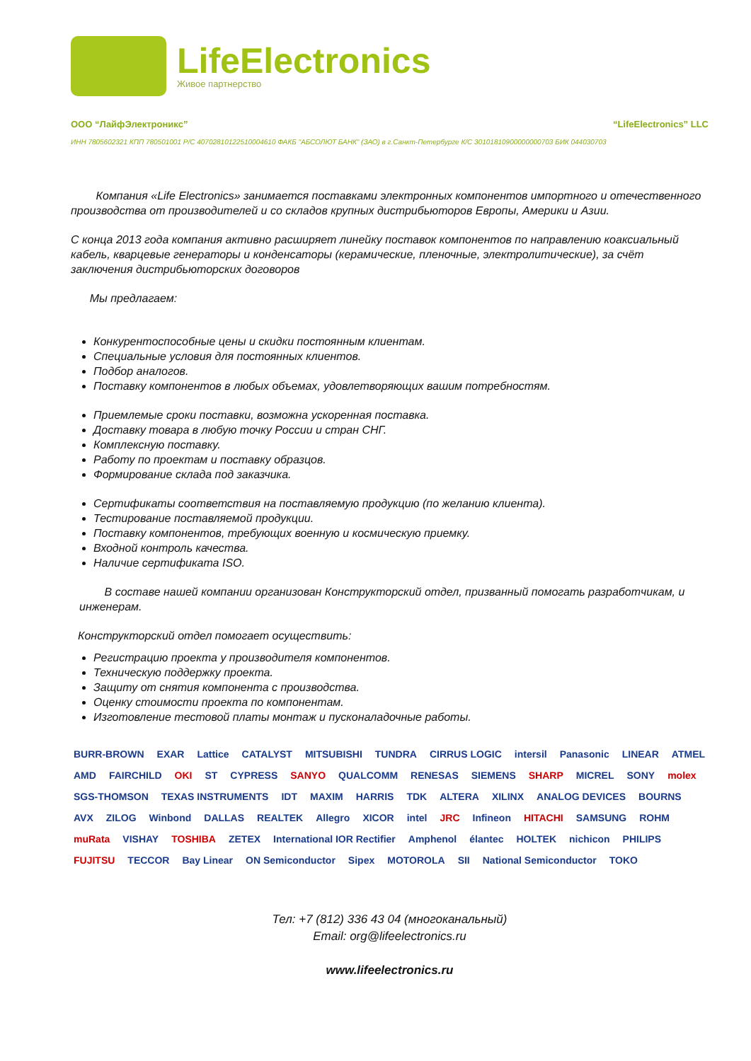LifeElectronics
Живое партнерство
ООО “ЛайфЭлектроникс” “LifeElectronics” LLC
ИНН 7805602321 КПП 780501001 Р/С 40702810122510004610 ФАКБ "АБСОЛЮТ БАНК" (ЗАО) в г.Санкт-Петербурге К/С 30101810900000000703 БИК 044030703
Компания «Life Electronics» занимается поставками электронных компонентов импортного и отечественного производства от производителей и со складов крупных дистрибьюторов Европы, Америки и Азии.
С конца 2013 года компания активно расширяет линейку поставок компонентов по направлению коаксиальный кабель, кварцевые генераторы и конденсаторы (керамические, пленочные, электролитические), за счёт заключения дистрибьюторских договоров
Мы предлагаем:
Конкурентоспособные цены и скидки постоянным клиентам.
Специальные условия для постоянных клиентов.
Подбор аналогов.
Поставку компонентов в любых объемах, удовлетворяющих вашим потребностям.
Приемлемые сроки поставки, возможна ускоренная поставка.
Доставку товара в любую точку России и стран СНГ.
Комплексную поставку.
Работу по проектам и поставку образцов.
Формирование склада под заказчика.
Сертификаты соответствия на поставляемую продукцию (по желанию клиента).
Тестирование поставляемой продукции.
Поставку компонентов, требующих военную и космическую приемку.
Входной контроль качества.
Наличие сертификата ISO.
В составе нашей компании организован Конструкторский отдел, призванный помогать разработчикам, и инженерам.
Конструкторский отдел помогает осуществить:
Регистрацию проекта у производителя компонентов.
Техническую поддержку проекта.
Защиту от снятия компонента с производства.
Оценку стоимости проекта по компонентам.
Изготовление тестовой платы монтаж и пусконаладочные работы.
BURR-BROWN EXAR Lattice CATALYST MITSUBISHI TUNDRA CIRRUS LOGIC intersil Panasonic LINEAR ATMEL AMD FAIRCHILD OKI ST CYPRESS SANYO QUALCOMM RENESAS SIEMENS SHARP MICREL SONY molex SGS-THOMSON TEXAS INSTRUMENTS IDT MAXIM HARRIS TDK ALTERA XILINX ANALOG DEVICES BOURNS AVX ZILOG Winbond DALLAS REALTEK Allegro XICOR intel JRC Infineon HITACHI SAMSUNG ROHM muRata VISHAY TOSHIBA ZETEX International IOR Rectifier Amphenol élantec HOLTEK nichicon PHILIPS FUJITSU TECCOR Bay Linear ON Semiconductor Sipex MOTOROLA SII National Semiconductor TOKO
Тел: +7 (812) 336 43 04 (многоканальный)
Email: org@lifeelectronics.ru
www.lifeelectronics.ru